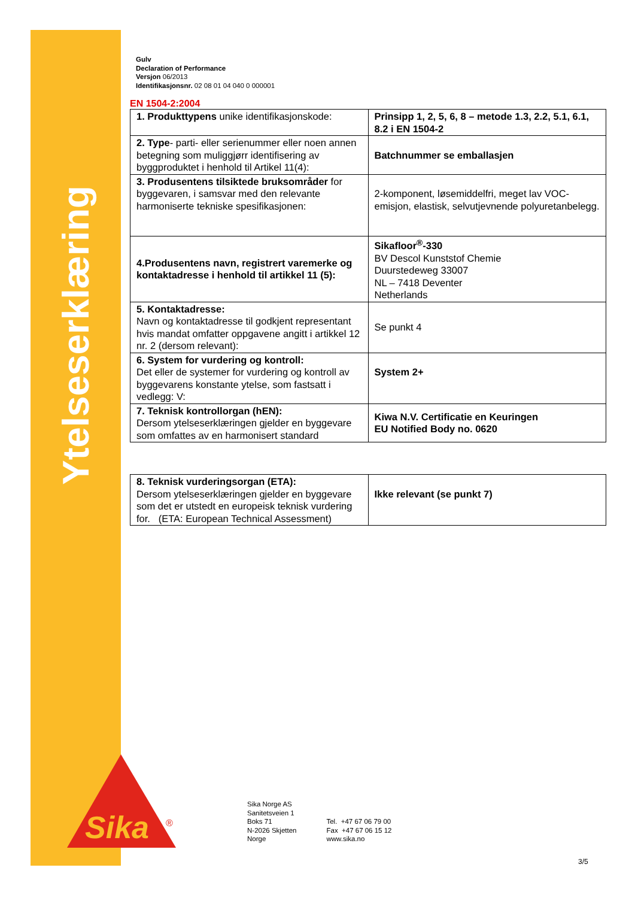Ytelseserklæring
Gulv
Declaration of Performance
Versjon 06/2013
Identifikasjonsnr. 02 08 01 04 040 0 000001
EN 1504-2:2004
| 1. Produkttypens unike identifikasjonskode: | Prinsipp 1, 2, 5, 6, 8 – metode 1.3, 2.2, 5.1, 6.1, 8.2 i EN 1504-2 |
| 2. Type - parti- eller serienummer eller noen annen betegning som muliggjørr identifisering av byggproduktet i henhold til Artikel 11(4): | Batchnummer se emballasjen |
| 3. Produsentens tilsiktede bruksområder for byggevaren, i samsvar med den relevante harmoniserte tekniske spesifikasjonen: | 2-komponent, løsemiddelfri, meget lav VOC-emisjon, elastisk, selvutjevnende polyuretanbelegg. |
| 4.Produsentens navn, registrert varemerke og kontaktadresse i henhold til artikkel 11 (5): | Sikafloor<sup>®</sup>-330 BV Descol Kunststof Chemie Duurstedeweg 33007 NL – 7418 Deventer Netherlands |
| 5. Kontaktadresse: Navn og kontaktadresse til godkjent representant hvis mandat omfatter oppgavene angitt i artikkel 12 nr. 2 (dersom relevant): | Se punkt 4 |
| 6. System for vurdering og kontroll: Det eller de systemer for vurdering og kontroll av byggevarens konstante ytelse, som fastsatt i vedlegg: V: | System 2+ |
| 7. Teknisk kontrollorgan (hEN): Dersom ytelseserklæringen gjelder en byggevare som omfattes av en harmonisert standard | Kiwa N.V. Certificatie en Keuringen EU Notified Body no. 0620 |
| 8. Teknisk vurderingsorgan (ETA): Dersom ytelseserklæringen gjelder en byggevare som det er utstedt en europeisk teknisk vurdering for. (ETA: European Technical Assessment) | Ikke relevant (se punkt 7) |
Sika
®
Sika Norge AS
Sanitetsveien 1
Boks 71
N-2026 Skjetten
Norge
Tel. +47 67 06 79 00
Fax +47 67 06 15 12
www.sika.no
3/5